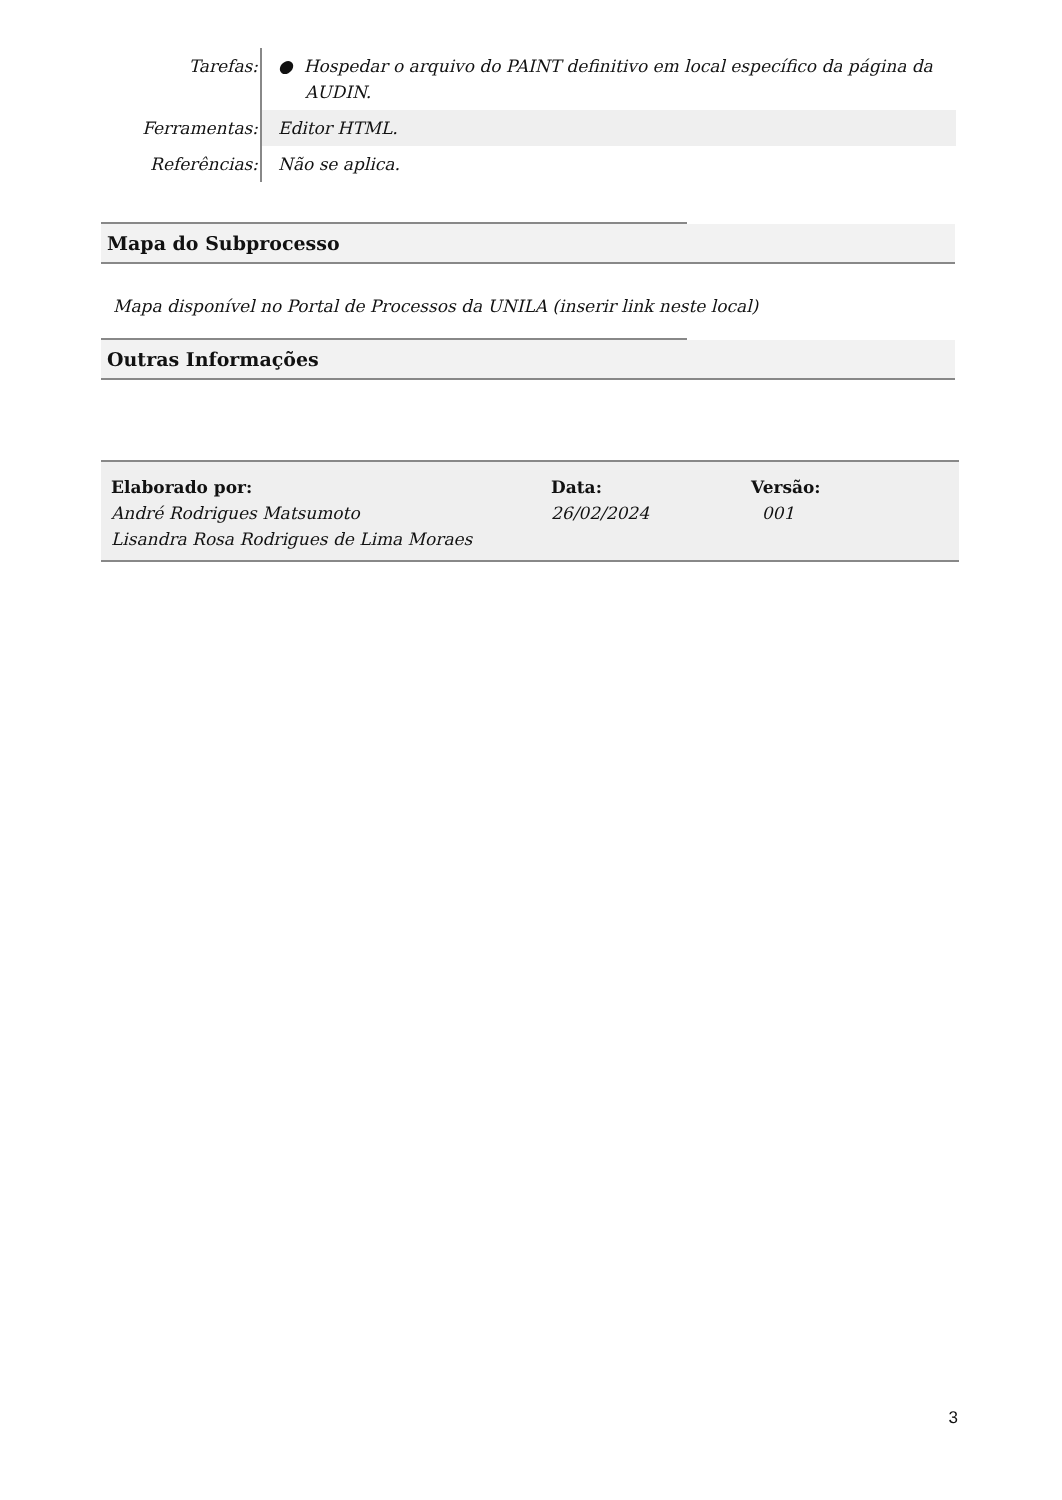| Tarefas: | ● Hospedar o arquivo do PAINT definitivo em local específico da página da AUDIN. |
| Ferramentas: | Editor HTML. |
| Referências: | Não se aplica. |
Mapa do Subprocesso
Mapa disponível no Portal de Processos da UNILA (inserir link neste local)
Outras Informações
| Elaborado por: André Rodrigues Matsumoto Lisandra Rosa Rodrigues de Lima Moraes | Data: 26/02/2024 | Versão: 001 |
3